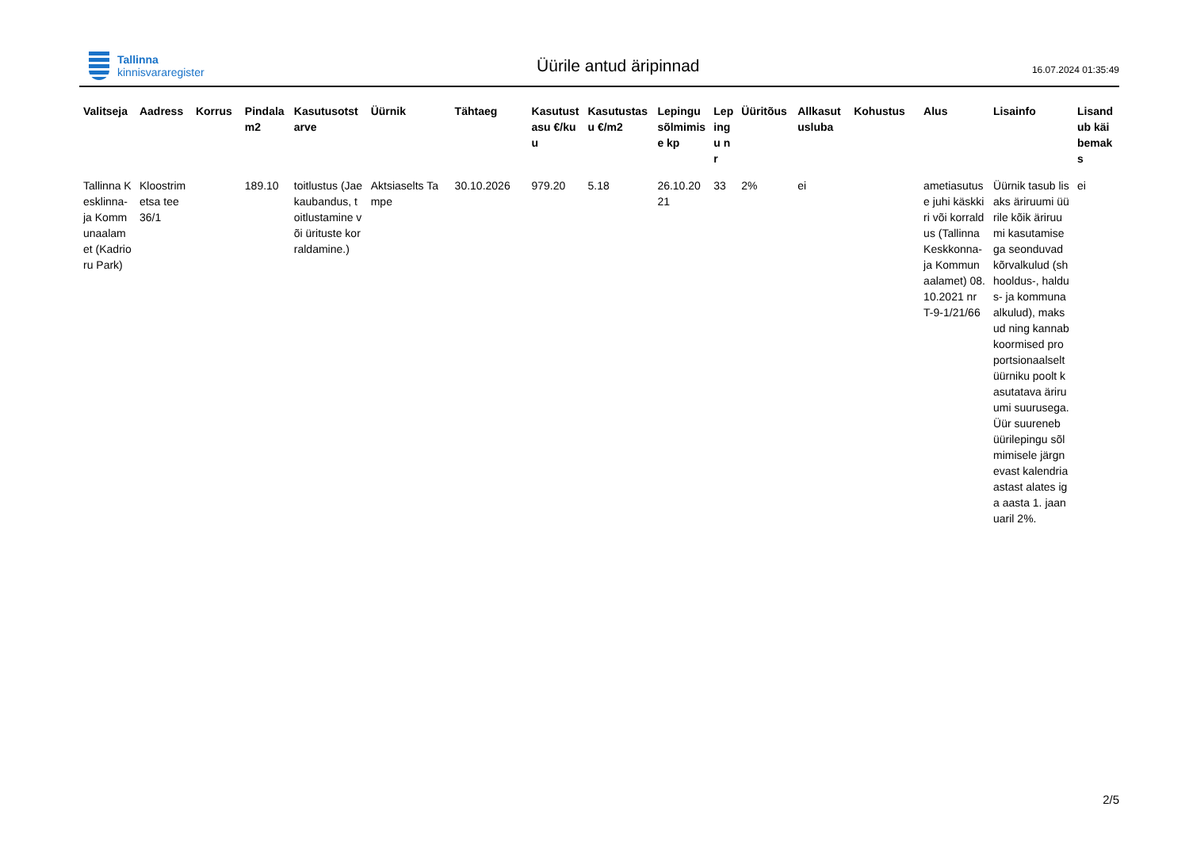Tallinna
kinnisvararegister
Üürile antud äripinnad
16.07.2024 01:35:49
| Valitseja | Aadress | Korrus | Pindala m2 | Kasutusotstarve | Üürnik | Tähtaeg | Kasutustasu €/kuu | Kasutustasu €/m2 | Lepingu sõlmimise kp | Lepingu nr | Üüritõus | Allkasutusluba | Kohustus | Alus | Lisainfo | Lisandub käibemaks |
| --- | --- | --- | --- | --- | --- | --- | --- | --- | --- | --- | --- | --- | --- | --- | --- | --- |
| Tallinna Kesklinna- ja Kommunaalamet (Kadrioru Park) | Kloostrimetsa tee 36/1 | | 189.10 | toitlustus (Jaekaubandus, toitlustamine või ürituste korraldamine.) | Aktsiaselts Tampe | 30.10.2026 | 979.20 | 5.18 | 26.10.2021 | 33 | 2% | ei | | ametiasutuse juhi käskkiri või korraldus (Tallinna Keskkonna- ja Kommunaalamet) 08.10.2021 nr T-9-1/21/66 | Üürnik tasub lisaks äriruumi üürile kõik äriruumi kasutamisega seonduvad kõrvalkulud (sh hooldus-, haldus- ja kommunaalkulud), maksud ning kannab koormised proportsionaalselt üürniku poolt kasutatava äriruumi suurusega. Üür suureneb üürilepingu sõlmimisele järgnevast kalendriaastast alates iga aasta 1. jaanuaril 2%. | ei |
2/5